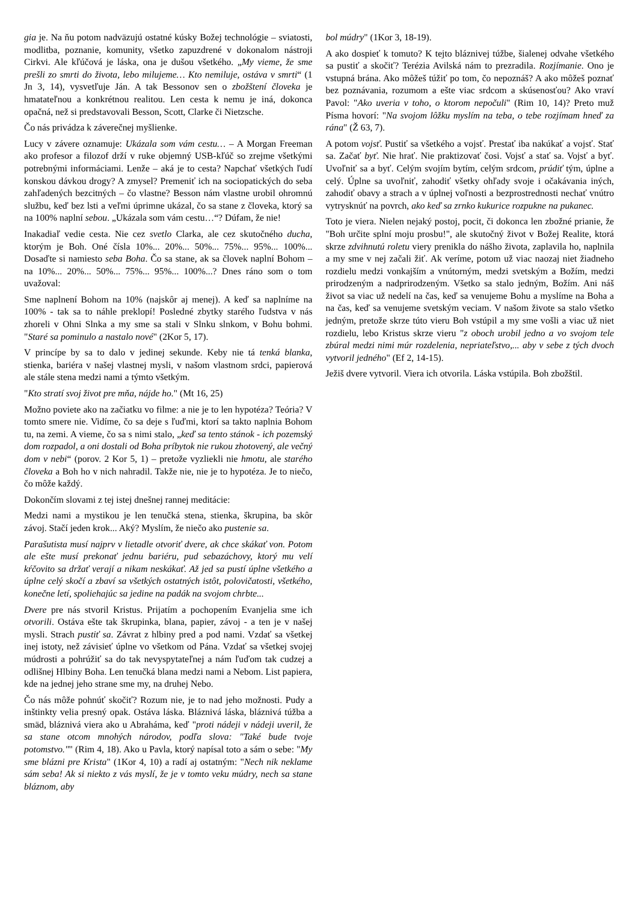gia je. Na ňu potom nadväzujú ostatné kúsky Božej technológie – sviatosti, modlitba, poznanie, komunity, všetko zapuzdrené v dokonalom nástroji Cirkvi. Ale kľúčová je láska, ona je dušou všetkého. „My vieme, že sme prešli zo smrti do života, lebo milujeme… Kto nemiluje, ostáva v smrti“ (1 Jn 3, 14), vysvetľuje Ján. A tak Bessonov sen o zbožštení človeka je hmatateľnou a konkrétnou realitou. Len cesta k nemu je iná, dokonca opačná, než si predstavovali Besson, Scott, Clarke či Nietzsche.
Čo nás privádza k záverečnej myšlienke.
Lucy v závere oznamuje: Ukázala som vám cestu… – A Morgan Freeman ako profesor a filozof drží v ruke objemný USB-kľúč so zrejme všetkými potrebnými informáciami. Lenže – aká je to cesta? Napchať všetkých ľudí konskou dávkou drogy? A zmysel? Premeniť ich na sociopatických do seba zahľadených bezcitných – čo vlastne? Besson nám vlastne urobil ohromnú službu, keď bez lsti a veľmi úprimne ukázal, čo sa stane z človeka, ktorý sa na 100% naplní sebou. „Ukázala som vám cestu…“? Dúfam, že nie!
Inakadiaľ vedie cesta. Nie cez svetlo Clarka, ale cez skutočného ducha, ktorým je Boh. Oné čísla 10%... 20%... 50%... 75%... 95%... 100%... Dosaďte si namiesto seba Boha. Čo sa stane, ak sa človek naplní Bohom – na 10%... 20%... 50%... 75%... 95%... 100%...? Dnes ráno som o tom uvažoval:
Sme naplnení Bohom na 10% (najskôr aj menej). A keď sa naplníme na 100% - tak sa to náhle preklopí! Posledné zbytky starého ľudstva v nás zhoreli v Ohni Slnka a my sme sa stali v Slnku slnkom, v Bohu bohmi. "Staré sa pominulo a nastalo nové" (2Kor 5, 17).
V princípe by sa to dalo v jedinej sekunde. Keby nie tá tenká blanka, stienka, bariéra v našej vlastnej mysli, v našom vlastnom srdci, papierová ale stále stena medzi nami a týmto všetkým.
"Kto stratí svoj život pre mňa, nájde ho." (Mt 16, 25)
Možno poviete ako na začiatku vo filme: a nie je to len hypotéza? Teória? V tomto smere nie. Vidíme, čo sa deje s ľuďmi, ktorí sa takto naplnia Bohom tu, na zemi. A vieme, čo sa s nimi stalo, „keď sa tento stánok - ich pozemský dom rozpadol, a oni dostali od Boha príbytok nie rukou zhotovený, ale večný dom v nebi“ (porov. 2 Kor 5, 1) – pretože vyzliekli nie hmotu, ale starého človeka a Boh ho v nich nahradil. Takže nie, nie je to hypotéza. Je to niečo, čo môže každý.
Dokončím slovami z tej istej dnešnej rannej meditácie:
Medzi nami a mystikou je len tenučká stena, stienka, škrupina, ba skôr závoj. Stačí jeden krok... Aký? Myslím, že niečo ako pustenie sa.
Parašutista musí najprv v lietadle otvoriť dvere, ak chce skákať von. Potom ale ešte musí prekonať jednu bariéru, pud sebazáchovy, ktorý mu velí kŕčovito sa držať verají a nikam neskákať. Až jed sa pustí úplne všetkého a úplne celý skočí a zbaví sa všetkých ostatných istôt, polovičatosti, všetkého, konečne letí, spoliehajúc sa jedine na padák na svojom chrbte...
Dvere pre nás stvoril Kristus. Prijatím a pochopením Evanjelia sme ich otvorili. Ostáva ešte tak škrupinka, blana, papier, závoj - a ten je v našej mysli. Strach pustiť sa. Závrat z hlbiny pred a pod nami. Vzdať sa všetkej inej istoty, než závisieť úplne vo všetkom od Pána. Vzdať sa všetkej svojej múdrosti a pohrúžiť sa do tak nevyspytateľnej a nám ľuďom tak cudzej a odlišnej Hlbiny Boha. Len tenučká blana medzi nami a Nebom. List papiera, kde na jednej jeho strane sme my, na druhej Nebo.
Čo nás môže pohnúť skočiť? Rozum nie, je to nad jeho možnosti. Pudy a inštinkty velia presný opak. Ostáva láska. Bláznivá láska, bláznivá túžba a smäd, bláznivá viera ako u Abraháma, keď "proti nádeji v nádeji uveril, že sa stane otcom mnohých národov, podľa slova: "Také bude tvoje potomstvo."" (Rim 4, 18). Ako u Pavla, ktorý napísal toto a sám o sebe: "My sme blázni pre Krista" (1Kor 4, 10) a radí aj ostatným: "Nech nik neklame sám seba! Ak si niekto z vás myslí, že je v tomto veku múdry, nech sa stane bláznom, aby
bol múdry" (1Kor 3, 18-19).
A ako dospieť k tomuto? K tejto bláznivej túžbe, šialenej odvahe všetkého sa pustiť a skočiť? Terézia Avilská nám to prezradila. Rozjímanie. Ono je vstupná brána. Ako môžeš túžiť po tom, čo nepoznáš? A ako môžeš poznať bez poznávania, rozumom a ešte viac srdcom a skúsenosťou? Ako vraví Pavol: "Ako uveria v toho, o ktorom nepočuli" (Rim 10, 14)? Preto muž Písma hovorí: "Na svojom lôžku myslím na teba, o tebe rozjímam hneď za rána" (Ž 63, 7).
A potom vojsť. Pustiť sa všetkého a vojsť. Prestať iba nakúkať a vojsť. Stať sa. Začať byť. Nie hrať. Nie praktizovať čosi. Vojsť a stať sa. Vojsť a byť. Uvoľniť sa a byť. Celým svojím bytím, celým srdcom, prúdiť tým, úplne a celý. Úplne sa uvoľniť, zahodiť všetky ohľady svoje i očakávania iných, zahodiť obavy a strach a v úplnej voľnosti a bezprostrednosti nechať vnútro vytrysknúť na povrch, ako keď sa zrnko kukurice rozpukne na pukanec.
Toto je viera. Nielen nejaký postoj, pocit, či dokonca len zbožné prianie, že "Boh určite splní moju prosbu!", ale skutočný život v Božej Realite, ktorá skrze zdvihnutú roletu viery prenikla do nášho života, zaplavila ho, naplnila a my sme v nej začali žiť. Ak veríme, potom už viac naozaj niet žiadneho rozdielu medzi vonkajším a vnútorným, medzi svetským a Božím, medzi prirodzeným a nadprirodzeným. Všetko sa stalo jedným, Božím. Ani náš život sa viac už nedelí na čas, keď sa venujeme Bohu a myslíme na Boha a na čas, keď sa venujeme svetským veciam. V našom živote sa stalo všetko jedným, pretože skrze túto vieru Boh vstúpil a my sme vošli a viac už niet rozdielu, lebo Kristus skrze vieru "z oboch urobil jedno a vo svojom tele zbúral medzi nimi múr rozdelenia, nepriateľstvo,... aby v sebe z tých dvoch vytvoril jedného" (Ef 2, 14-15).
Ježiš dvere vytvoril. Viera ich otvorila. Láska vstúpila. Boh zbožštil.